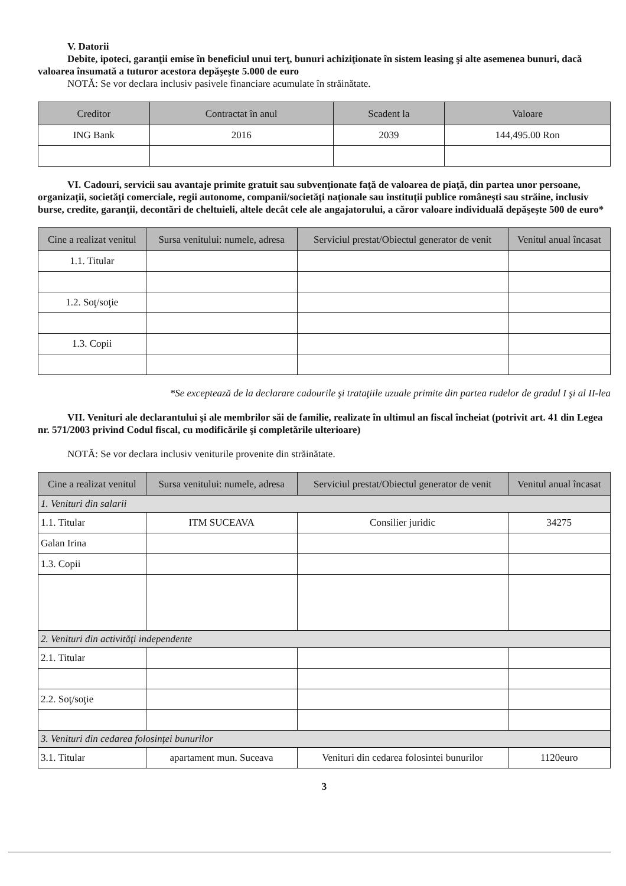V. Datorii
Debite, ipoteci, garanţii emise în beneficiul unui terţ, bunuri achiziţionate în sistem leasing şi alte asemenea bunuri, dacă valoarea însumată a tuturor acestora depăşeşte 5.000 de euro
NOTĂ: Se vor declara inclusiv pasivele financiare acumulate în străinătate.
| Creditor | Contractat în anul | Scadent la | Valoare |
| --- | --- | --- | --- |
| ING Bank | 2016 | 2039 | 144,495.00 Ron |
VI. Cadouri, servicii sau avantaje primite gratuit sau subvenţionate faţă de valoarea de piaţă, din partea unor persoane, organizaţii, societăţi comerciale, regii autonome, companii/societăţi naţionale sau instituţii publice româneşti sau străine, inclusiv burse, credite, garanţii, decontări de cheltuieli, altele decât cele ale angajatorului, a căror valoare individuală depăşeşte 500 de euro*
| Cine a realizat venitul | Sursa venitului: numele, adresa | Serviciul prestat/Obiectul generator de venit | Venitul anual încasat |
| --- | --- | --- | --- |
| 1.1. Titular | | | |
| 1.2. Soţ/soţie | | | |
| 1.3. Copii | | | |
*Se exceptează de la declarare cadourile şi trataţiile uzuale primite din partea rudelor de gradul I şi al II-lea
VII. Venituri ale declarantului şi ale membrilor săi de familie, realizate în ultimul an fiscal încheiat (potrivit art. 41 din Legea nr. 571/2003 privind Codul fiscal, cu modificările şi completările ulterioare)
NOTĂ: Se vor declara inclusiv veniturile provenite din străinătate.
| Cine a realizat venitul | Sursa venitului: numele, adresa | Serviciul prestat/Obiectul generator de venit | Venitul anual încasat |
| --- | --- | --- | --- |
| 1. Venituri din salarii | | | |
| 1.1. Titular | ITM SUCEAVA | Consilier juridic | 34275 |
| Galan Irina | | | |
| 1.3. Copii | | | |
| 2. Venituri din activităţi independente | | | |
| 2.1. Titular | | | |
| 2.2. Soţ/soţie | | | |
| 3. Venituri din cedarea folosinţei bunurilor | | | |
| 3.1. Titular | apartament mun. Suceava | Venituri din cedarea folosintei bunurilor | 1120euro |
3